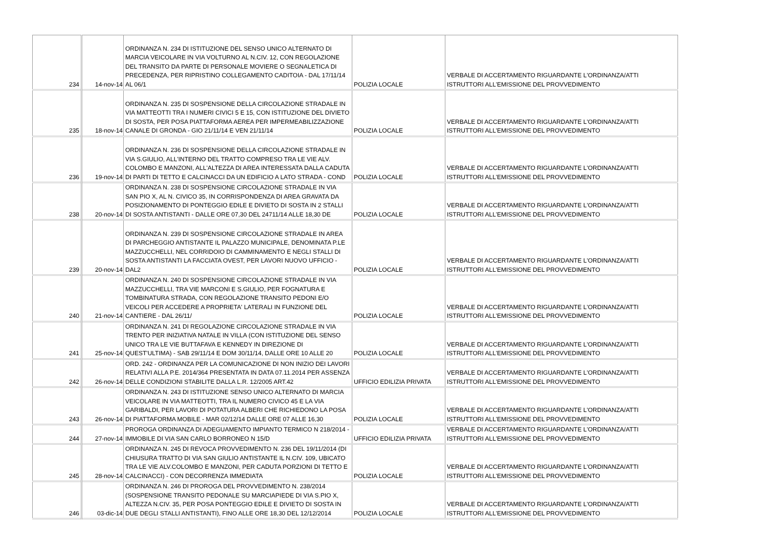| 234 | 14-nov-14 | ORDINANZA N. 234 DI ISTITUZIONE DEL SENSO UNICO ALTERNATO DI MARCIA VEICOLARE IN VIA VOLTURNO AL N.CIV. 12, CON REGOLAZIONE DEL TRANSITO DA PARTE DI PERSONALE MOVIERE O SEGNALETICA DI PRECEDENZA, PER RIPRISTINO COLLEGAMENTO CADITOIA - DAL 17/11/14 AL 06/1 | POLIZIA LOCALE | VERBALE DI ACCERTAMENTO RIGUARDANTE L'ORDINANZA/ATTI ISTRUTTORI ALL'EMISSIONE DEL PROVVEDIMENTO |
| 235 | 18-nov-14 | ORDINANZA N. 235 DI SOSPENSIONE DELLA CIRCOLAZIONE STRADALE IN VIA MATTEOTTI TRA I NUMERI CIVICI 5 E 15, CON ISTITUZIONE DEL DIVIETO DI SOSTA, PER POSA PIATTAFORMA AEREA PER IMPERMEABILIZZAZIONE CANALE DI GRONDA - GIO 21/11/14 E VEN 21/11/14 | POLIZIA LOCALE | VERBALE DI ACCERTAMENTO RIGUARDANTE L'ORDINANZA/ATTI ISTRUTTORI ALL'EMISSIONE DEL PROVVEDIMENTO |
| 236 | 19-nov-14 | ORDINANZA N. 236 DI SOSPENSIONE DELLA CIRCOLAZIONE STRADALE IN VIA S.GIULIO, ALL'INTERNO DEL TRATTO COMPRESO TRA LE VIE ALV. COLOMBO E MANZONI, ALL'ALTEZZA DI AREA INTERESSATA DALLA CADUTA DI PARTI DI TETTO E CALCINACCI DA UN EDIFICIO A LATO STRADA - COND | POLIZIA LOCALE | VERBALE DI ACCERTAMENTO RIGUARDANTE L'ORDINANZA/ATTI ISTRUTTORI ALL'EMISSIONE DEL PROVVEDIMENTO |
| 238 | 20-nov-14 | ORDINANZA N. 238 DI SOSPENSIONE CIRCOLAZIONE STRADALE IN VIA SAN PIO X, AL N. CIVICO 35, IN CORRISPONDENZA DI AREA GRAVATA DA POSIZIONAMENTO DI PONTEGGIO EDILE E DIVIETO DI SOSTA IN 2 STALLI DI SOSTA ANTISTANTI - DALLE ORE 07,30 DEL 24711/14 ALLE 18,30 DE | POLIZIA LOCALE | VERBALE DI ACCERTAMENTO RIGUARDANTE L'ORDINANZA/ATTI ISTRUTTORI ALL'EMISSIONE DEL PROVVEDIMENTO |
| 239 | 20-nov-14 | ORDINANZA N. 239 DI SOSPENSIONE CIRCOLAZIONE STRADALE IN AREA DI PARCHEGGIO ANTISTANTE IL PALAZZO MUNICIPALE, DENOMINATA P.LE MAZZUCCHELLI, NEL CORRIDOIO DI CAMMINAMENTO E NEGLI STALLI DI SOSTA ANTISTANTI LA FACCIATA OVEST, PER LAVORI NUOVO UFFICIO - DAL2 | POLIZIA LOCALE | VERBALE DI ACCERTAMENTO RIGUARDANTE L'ORDINANZA/ATTI ISTRUTTORI ALL'EMISSIONE DEL PROVVEDIMENTO |
| 240 | 21-nov-14 | ORDINANZA N. 240 DI SOSPENSIONE CIRCOLAZIONE STRADALE IN VIA MAZZUCCHELLI, TRA VIE MARCONI E S.GIULIO, PER FOGNATURA E TOMBINATURA STRADA, CON REGOLAZIONE TRANSITO PEDONI E/O VEICOLI PER ACCEDERE A PROPRIETA' LATERALI IN FUNZIONE DEL CANTIERE - DAL 26/11/ | POLIZIA LOCALE | VERBALE DI ACCERTAMENTO RIGUARDANTE L'ORDINANZA/ATTI ISTRUTTORI ALL'EMISSIONE DEL PROVVEDIMENTO |
| 241 | 25-nov-14 | ORDINANZA N. 241 DI REGOLAZIONE CIRCOLAZIONE STRADALE IN VIA TRENTO PER INIZIATIVA NATALE IN VILLA (CON ISTITUZIONE DEL SENSO UNICO TRA LE VIE BUTTAFAVA E KENNEDY IN DIREZIONE DI QUEST'ULTIMA) - SAB 29/11/14 E DOM 30/11/14, DALLE ORE 10 ALLE 20 | POLIZIA LOCALE | VERBALE DI ACCERTAMENTO RIGUARDANTE L'ORDINANZA/ATTI ISTRUTTORI ALL'EMISSIONE DEL PROVVEDIMENTO |
| 242 | 26-nov-14 | ORD. 242 - ORDINANZA PER LA COMUNICAZIONE DI NON INIZIO DEI LAVORI RELATIVI ALLA P.E. 2014/364 PRESENTATA IN DATA 07.11.2014 PER ASSENZA DELLE CONDIZIONI STABILITE DALLA L.R. 12/2005 ART.42 | UFFICIO EDILIZIA PRIVATA | VERBALE DI ACCERTAMENTO RIGUARDANTE L'ORDINANZA/ATTI ISTRUTTORI ALL'EMISSIONE DEL PROVVEDIMENTO |
| 243 | 26-nov-14 | ORDINANZA N. 243 DI ISTITUZIONE SENSO UNICO ALTERNATO DI MARCIA VEICOLARE IN VIA MATTEOTTI, TRA IL NUMERO CIVICO 45 E LA VIA GARIBALDI, PER LAVORI DI POTATURA ALBERI CHE RICHIEDONO LA POSA DI PIATTAFORMA MOBILE - MAR 02/12/14 DALLE ORE 07 ALLE 16,30 | POLIZIA LOCALE | VERBALE DI ACCERTAMENTO RIGUARDANTE L'ORDINANZA/ATTI ISTRUTTORI ALL'EMISSIONE DEL PROVVEDIMENTO |
| 244 | 27-nov-14 | PROROGA ORDINANZA DI ADEGUAMENTO IMPIANTO TERMICO N 218/2014 - IMMOBILE DI VIA SAN CARLO BORRONEO N 15/D | UFFICIO EDILIZIA PRIVATA | VERBALE DI ACCERTAMENTO RIGUARDANTE L'ORDINANZA/ATTI ISTRUTTORI ALL'EMISSIONE DEL PROVVEDIMENTO |
| 245 | 28-nov-14 | ORDINANZA N. 245 DI REVOCA PROVVEDIMENTO N. 236 DEL 19/11/2014 (DI CHIUSURA TRATTO DI VIA SAN GIULIO ANTISTANTE IL N.CIV. 109, UBICATO TRA LE VIE ALV.COLOMBO E MANZONI, PER CADUTA PORZIONI DI TETTO E CALCINACCI) - CON DECORRENZA IMMEDIATA | POLIZIA LOCALE | VERBALE DI ACCERTAMENTO RIGUARDANTE L'ORDINANZA/ATTI ISTRUTTORI ALL'EMISSIONE DEL PROVVEDIMENTO |
| 246 | 03-dic-14 | ORDINANZA N. 246 DI PROROGA DEL PROVVEDIMENTO N. 238/2014 (SOSPENSIONE TRANSITO PEDONALE SU MARCIAPIEDE DI VIA S.PIO X, ALTEZZA N.CIV. 35, PER POSA PONTEGGIO EDILE E DIVIETO DI SOSTA IN DUE DEGLI STALLI ANTISTANTI), FINO ALLE ORE 18,30 DEL 12/12/2014 | POLIZIA LOCALE | VERBALE DI ACCERTAMENTO RIGUARDANTE L'ORDINANZA/ATTI ISTRUTTORI ALL'EMISSIONE DEL PROVVEDIMENTO |